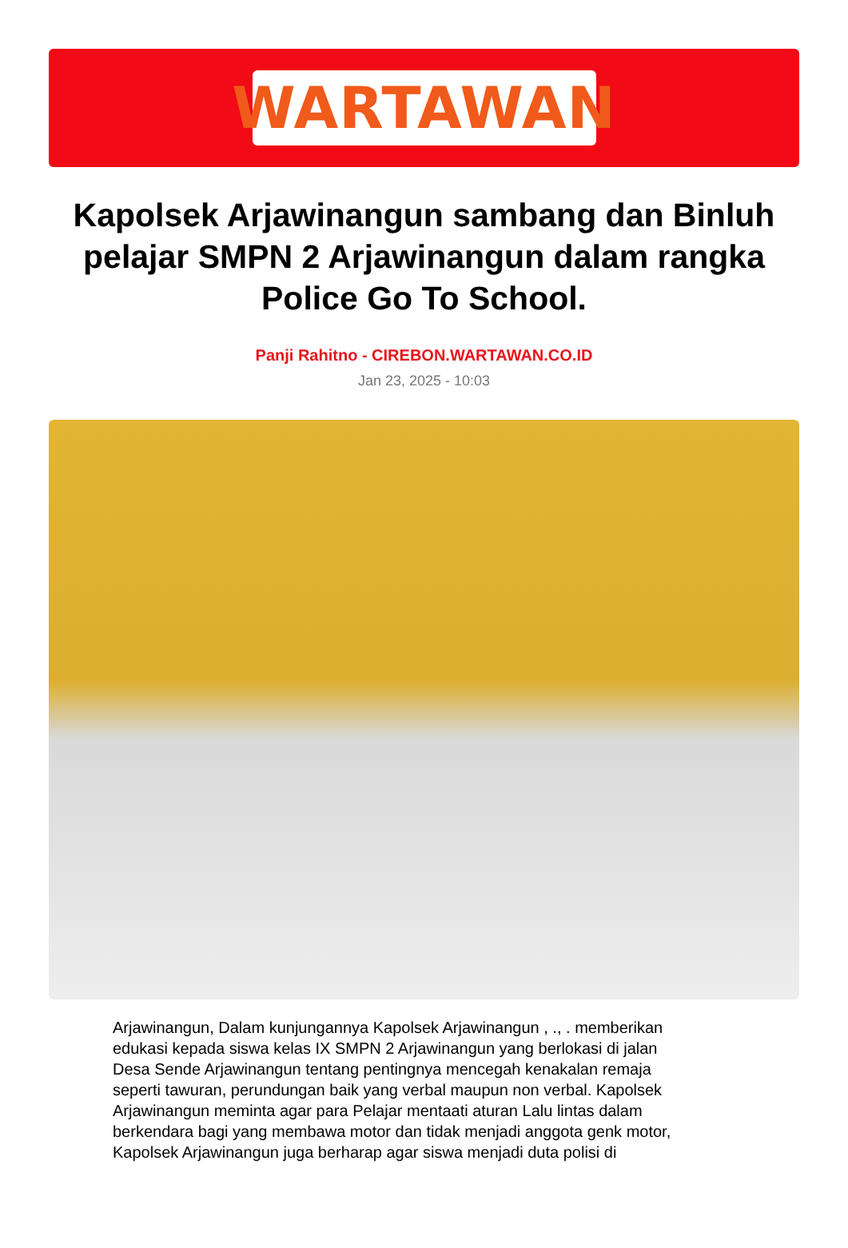WARTAWAN
Kapolsek Arjawinangun sambang dan Binluh pelajar SMPN 2 Arjawinangun dalam rangka Police Go To School.
Panji Rahitno - CIREBON.WARTAWAN.CO.ID
Jan 23, 2025 - 10:03
Arjawinangun, Dalam kunjungannya Kapolsek Arjawinangun , ., . memberikan edukasi kepada siswa kelas IX SMPN 2 Arjawinangun yang berlokasi di jalan Desa Sende Arjawinangun tentang pentingnya mencegah kenakalan remaja seperti tawuran, perundungan baik yang verbal maupun non verbal. Kapolsek Arjawinangun meminta agar para Pelajar mentaati aturan Lalu lintas dalam berkendara bagi yang membawa motor dan tidak menjadi anggota genk motor, Kapolsek Arjawinangun juga berharap agar siswa menjadi duta polisi di